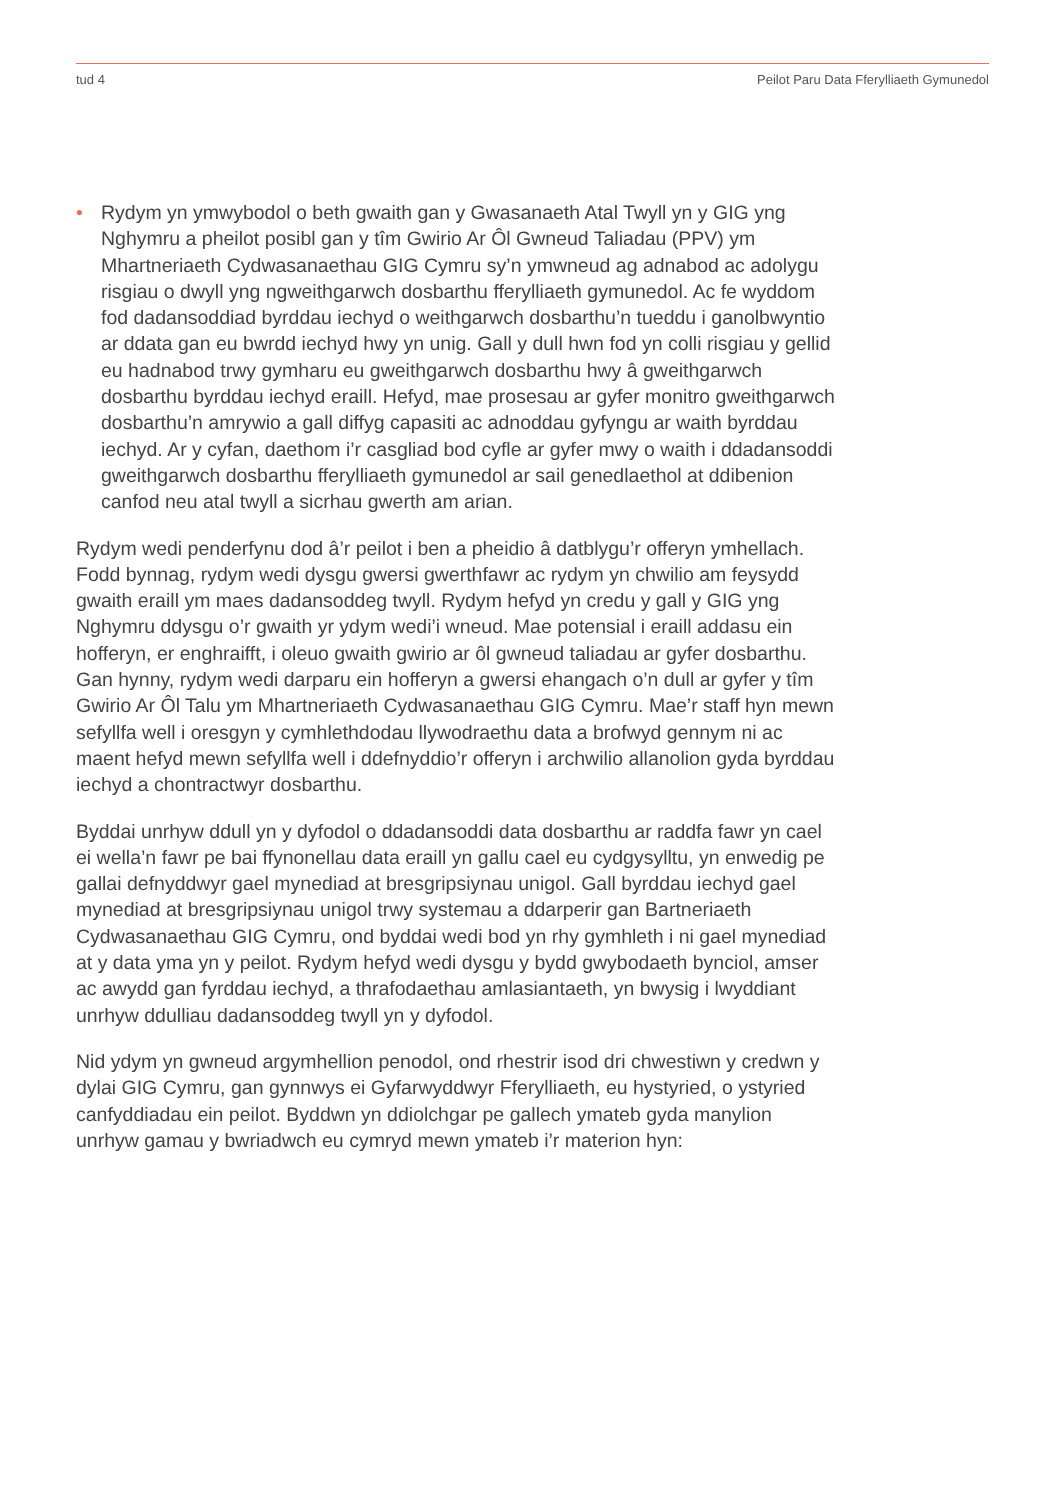tud 4 Peilot Paru Data Fferylliaeth Gymunedol
• Rydym yn ymwybodol o beth gwaith gan y Gwasanaeth Atal Twyll yn y GIG yng Nghymru a pheilot posibl gan y tîm Gwirio Ar Ôl Gwneud Taliadau (PPV) ym Mhartneriaeth Cydwasanaethau GIG Cymru sy’n ymwneud ag adnabod ac adolygu risgiau o dwyll yng ngweithgarwch dosbarthu fferylliaeth gymunedol. Ac fe wyddom fod dadansoddiad byrddau iechyd o weithgarwch dosbarthu’n tueddu i ganolbwyntio ar ddata gan eu bwrdd iechyd hwy yn unig. Gall y dull hwn fod yn colli risgiau y gellid eu hadnabod trwy gymharu eu gweithgarwch dosbarthu hwy â gweithgarwch dosbarthu byrddau iechyd eraill. Hefyd, mae prosesau ar gyfer monitro gweithgarwch dosbarthu’n amrywio a gall diffyg capasiti ac adnoddau gyfyngu ar waith byrddau iechyd. Ar y cyfan, daethom i’r casgliad bod cyfle ar gyfer mwy o waith i ddadansoddi gweithgarwch dosbarthu fferylliaeth gymunedol ar sail genedlaethol at ddibenion canfod neu atal twyll a sicrhau gwerth am arian.
Rydym wedi penderfynu dod â’r peilot i ben a pheidio â datblygu’r offeryn ymhellach. Fodd bynnag, rydym wedi dysgu gwersi gwerthfawr ac rydym yn chwilio am feysydd gwaith eraill ym maes dadansoddeg twyll. Rydym hefyd yn credu y gall y GIG yng Nghymru ddysgu o’r gwaith yr ydym wedi’i wneud. Mae potensial i eraill addasu ein hofferyn, er enghraifft, i oleuo gwaith gwirio ar ôl gwneud taliadau ar gyfer dosbarthu. Gan hynny, rydym wedi darparu ein hofferyn a gwersi ehangach o’n dull ar gyfer y tîm Gwirio Ar Ôl Talu ym Mhartneriaeth Cydwasanaethau GIG Cymru. Mae’r staff hyn mewn sefyllfa well i oresgyn y cymhlethdodau llywodraethu data a brofwyd gennym ni ac maent hefyd mewn sefyllfa well i ddefnyddio’r offeryn i archwilio allanolion gyda byrddau iechyd a chontractwyr dosbarthu.
Byddai unrhyw ddull yn y dyfodol o ddadansoddi data dosbarthu ar raddfa fawr yn cael ei wella’n fawr pe bai ffynonellau data eraill yn gallu cael eu cydgysylltu, yn enwedig pe gallai defnyddwyr gael mynediad at bresgripsiynau unigol. Gall byrddau iechyd gael mynediad at bresgripsiynau unigol trwy systemau a ddarperir gan Bartneriaeth Cydwasanaethau GIG Cymru, ond byddai wedi bod yn rhy gymhleth i ni gael mynediad at y data yma yn y peilot. Rydym hefyd wedi dysgu y bydd gwybodaeth bynciol, amser ac awydd gan fyrddau iechyd, a thrafodaethau amlasiantaeth, yn bwysig i lwyddiant unrhyw ddulliau dadansoddeg twyll yn y dyfodol.
Nid ydym yn gwneud argymhellion penodol, ond rhestrir isod dri chwestiwn y credwn y dylai GIG Cymru, gan gynnwys ei Gyfarwyddwyr Fferylliaeth, eu hystyried, o ystyried canfyddiadau ein peilot. Byddwn yn ddiolchgar pe gallech ymateb gyda manylion unrhyw gamau y bwriadwch eu cymryd mewn ymateb i’r materion hyn: